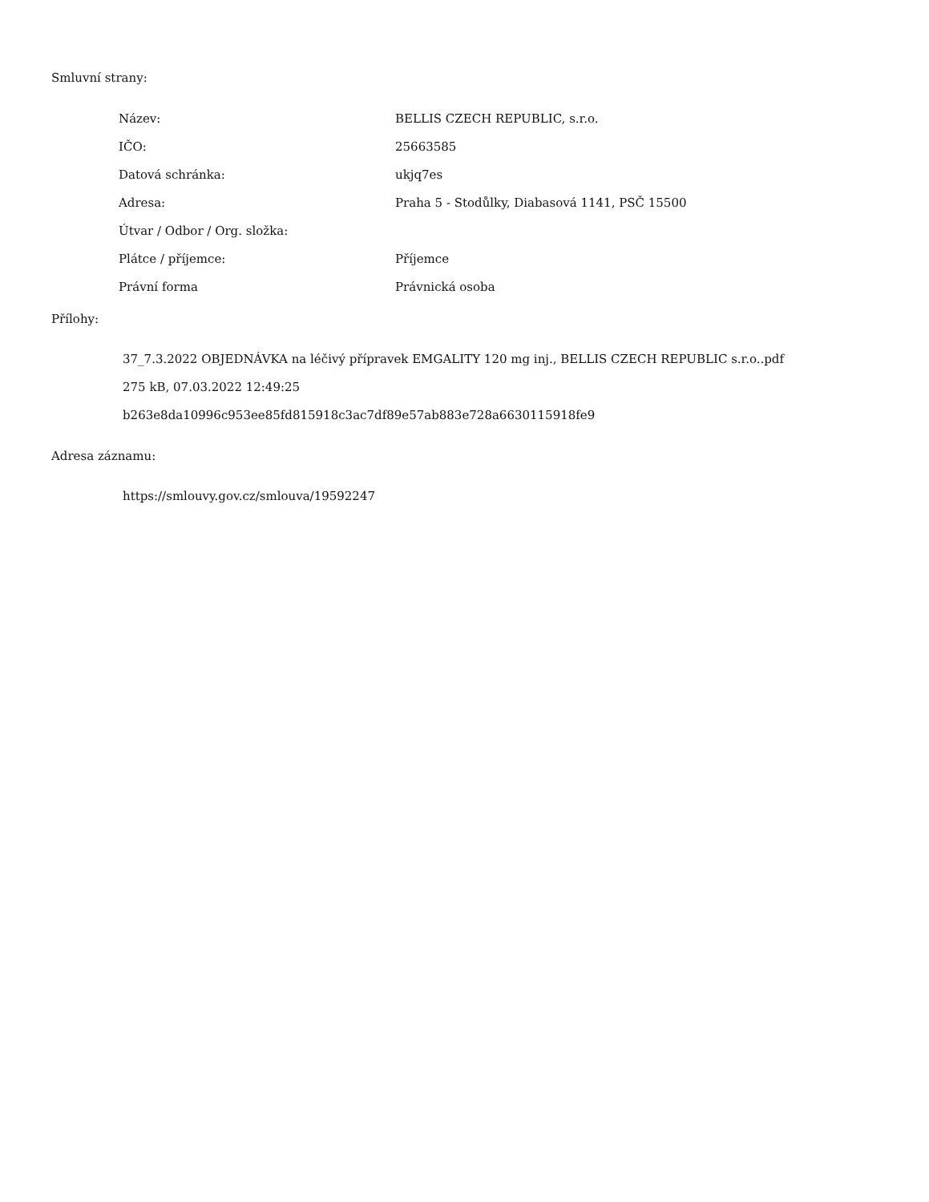Smluvní strany:
| Název: | BELLIS CZECH REPUBLIC, s.r.o. |
| IČO: | 25663585 |
| Datová schránka: | ukjq7es |
| Adresa: | Praha 5 - Stodůlky, Diabasová 1141, PSČ 15500 |
| Útvar / Odbor / Org. složka: | |
| Plátce / příjemce: | Příjemce |
| Právní forma | Právnická osoba |
Přílohy:
37_7.3.2022 OBJEDNÁVKA na léčivý přípravek EMGALITY 120 mg inj., BELLIS CZECH REPUBLIC s.r.o..pdf
275 kB, 07.03.2022 12:49:25
b263e8da10996c953ee85fd815918c3ac7df89e57ab883e728a6630115918fe9
Adresa záznamu:
https://smlouvy.gov.cz/smlouva/19592247